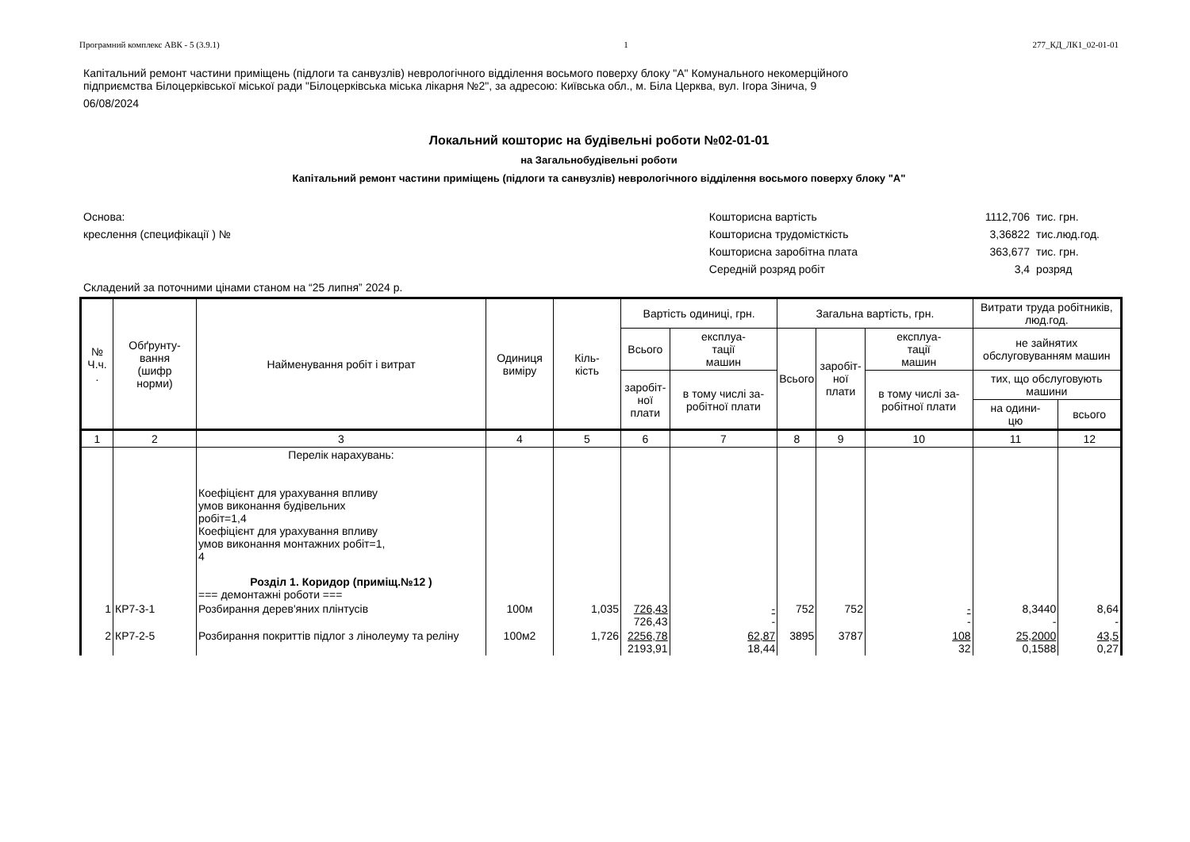Програмний комплекс АВК - 5 (3.9.1) 1 277_КД_ЛК1_02-01-01
Капітальний ремонт частини приміщень (підлоги та санвузлів) неврологічного відділення восьмого поверху блоку "А" Комунального некомерційного
підприємства Білоцерківської міської ради "Білоцерківська міська лікарня №2", за адресою: Київська обл., м. Біла Церква, вул. Ігора Зінича, 9
06/08/2024
Локальний кошторис на будівельні роботи №02-01-01
на Загальнобудівельні роботи
Капітальний ремонт частини приміщень (підлоги та санвузлів) неврологічного відділення восьмого поверху блоку "А"
Основа:
креслення (специфікації ) №
| Кошторисна вартість | 1112,706 | тис. грн. |
| Кошторисна трудомісткість | 3,36822 | тис.люд.год. |
| Кошторисна заробітна плата | 363,677 | тис. грн. |
| Середній розряд робіт | 3,4 | розряд |
Складений за поточними цінами станом на “25 липня” 2024 р.
| № Ч.ч. . | Обґрунту- вання (шифр норми) | Найменування робіт і витрат | Одиниця виміру | Кіль- кість | Вартість одиниці, грн. | | Загальна вартість, грн. | | | Витрати труда робітників, люд.год. | |
| --- | --- | --- | --- | --- | --- | --- | --- | --- | --- | --- | --- |
| | | | | | Всього | експлуа- тації машин | Всього | заробіт- ної плати | експлуа- тації машин | не зайнятих обслуговуванням машин | |
| | | | | | заробіт- ної плати | в тому числі за-робітної плати | | | в тому числі за-робітної плати | тих, що обслуговують машини | |
| | | | | | | | | | | на одини- цю | всього |
| 1 | 2 | 3 | 4 | 5 | 6 | 7 | 8 | 9 | 10 | 11 | 12 |
| | | Перелік нарахувань: Коефіцієнт для урахування впливу умов виконання будівельних робіт=1,4 Коефіцієнт для урахування впливу умов виконання монтажних робіт=1, 4 Розділ 1. Коридор (приміщ.№12 ) === демонтажні роботи === | | | | | | | | | |
| 1 | КР7-3-1 | Розбирання дерев'яних плінтусів | 100м | 1,035 | 726,43 726,43 | - - | 752 | 752 | - - | 8,3440 - | 8,64 - |
| 2 | КР7-2-5 | Розбирання покриттів підлог з лінолеуму та реліну | 100м2 | 1,726 | 2256,78 2193,91 | 62,87 18,44 | 3895 | 3787 | 108 32 | 25,2000 0,1588 | 43,5 0,27 |